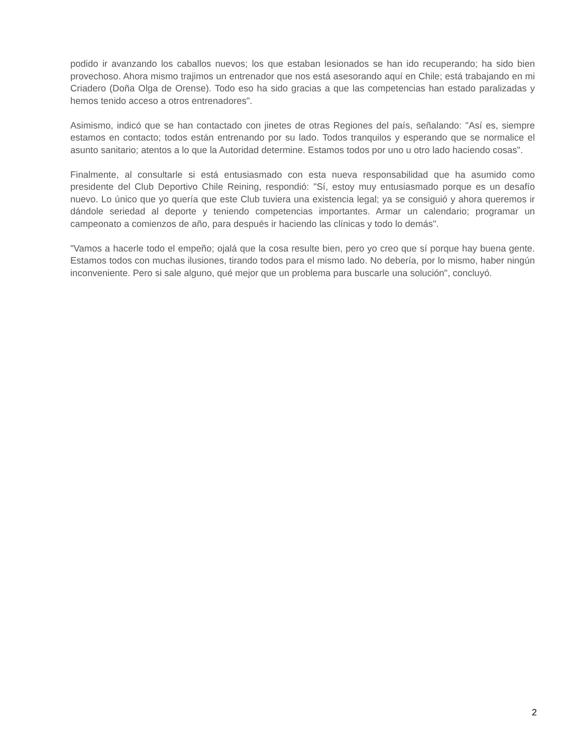podido ir avanzando los caballos nuevos; los que estaban lesionados se han ido recuperando; ha sido bien provechoso. Ahora mismo trajimos un entrenador que nos está asesorando aquí en Chile; está trabajando en mi Criadero (Doña Olga de Orense). Todo eso ha sido gracias a que las competencias han estado paralizadas y hemos tenido acceso a otros entrenadores".
Asimismo, indicó que se han contactado con jinetes de otras Regiones del país, señalando: "Así es, siempre estamos en contacto; todos están entrenando por su lado. Todos tranquilos y esperando que se normalice el asunto sanitario; atentos a lo que la Autoridad determine. Estamos todos por uno u otro lado haciendo cosas".
Finalmente, al consultarle si está entusiasmado con esta nueva responsabilidad que ha asumido como presidente del Club Deportivo Chile Reining, respondió: "Sí, estoy muy entusiasmado porque es un desafío nuevo. Lo único que yo quería que este Club tuviera una existencia legal; ya se consiguió y ahora queremos ir dándole seriedad al deporte y teniendo competencias importantes. Armar un calendario; programar un campeonato a comienzos de año, para después ir haciendo las clínicas y todo lo demás".
"Vamos a hacerle todo el empeño; ojalá que la cosa resulte bien, pero yo creo que sí porque hay buena gente. Estamos todos con muchas ilusiones, tirando todos para el mismo lado. No debería, por lo mismo, haber ningún inconveniente. Pero si sale alguno, qué mejor que un problema para buscarle una solución", concluyó.
2